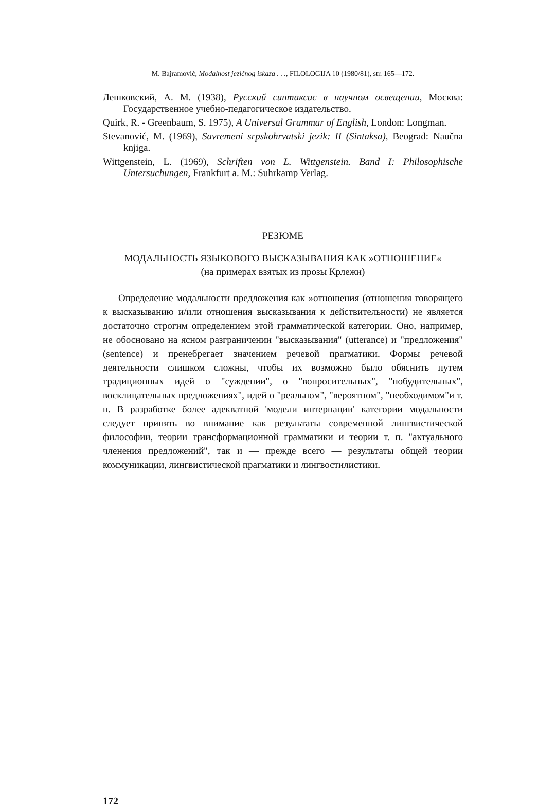M. Bajramović, Modalnost jezičnog iskaza . . ., FILOLOGIJA 10 (1980/81), str. 165—172.
Лешковский, А. М. (1938), Русский синтаксис в научном освещении, Москва: Государственное учебно-педагогическое издательство.
Quirk, R. - Greenbaum, S. 1975), A Universal Grammar of English, London: Longman.
Stevanović, M. (1969), Savremeni srpskohrvatski jezik: II (Sintaksa), Beograd: Naučna knjiga.
Wittgenstein, L. (1969), Schriften von L. Wittgenstein. Band I: Philosophische Untersuchungen, Frankfurt a. M.: Suhrkamp Verlag.
РЕЗЮМЕ
МОДАЛЬНОСТЬ ЯЗЫКОВОГО ВЫСКАЗЫВАНИЯ КАК »ОТНОШЕНИЕ«
(на примерах взятых из прозы Крлежи)
Определение модальности предложения как »отношения (отношения говорящего к высказыванию и/или отношения высказывания к действительности) не является достаточно строгим определением этой грамматической категории. Оно, например, не обосновано на ясном разграничении "высказывания" (utterance) и "предложения" (sentence) и пренебрегает значением речевой прагматики. Формы речевой деятельности слишком сложны, чтобы их возможно было обяснить путем традиционных идей о "суждении", о "вопросительных", "побудительных", восклицательных предложениях", идей о "реальном", "вероятном", "необходимом"и т. п. В разработке более адекватной 'модели интернации' категории модальности следует принять во внимание как результаты современной лингвистической философии, теории трансформационной грамматики и теории т. п. "актуального членения предложений", так и — прежде всего — результаты общей теории коммуникации, лингвистической прагматики и лингвостилистики.
172